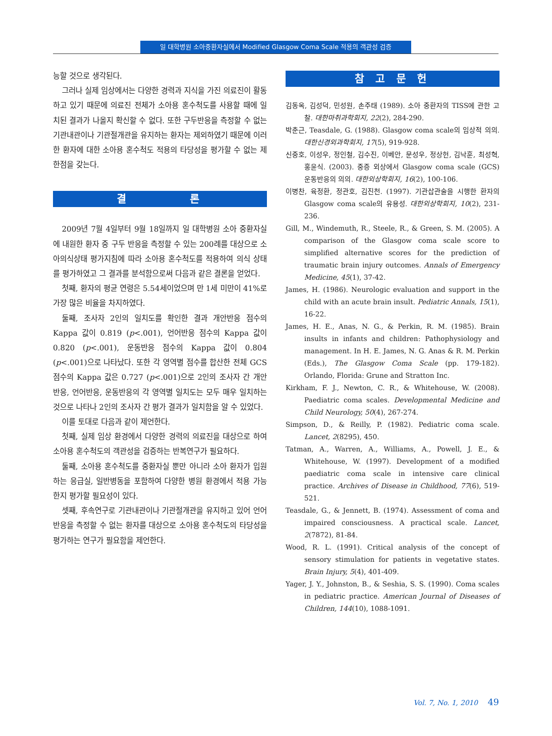일 대학병원 소아중환자실에서 Modified Glasgow Coma Scale 적용의 객관성 검증
능할 것으로 생각된다.
그러나 실제 임상에서는 다양한 경력과 지식을 가진 의료진이 활동하고 있기 때문에 의료진 전체가 소아용 혼수척도를 사용할 때에 일치된 결과가 나올지 확신할 수 없다. 또한 구두반응을 측정할 수 없는 기관내관이나 기관절개관을 유지하는 환자는 제외하였기 때문에 이러한 환자에 대한 소아용 혼수척도 적용의 타당성을 평가할 수 없는 제한점을 갖는다.
결 론
2009년 7월 4일부터 9월 18일까지 일 대학병원 소아 중환자실에 내원한 환자 중 구두 반응을 측정할 수 있는 200례를 대상으로 소아의식상태 평가지침에 따라 소아용 혼수척도를 적용하여 의식 상태를 평가하였고 그 결과를 분석함으로써 다음과 같은 결론을 얻었다.
첫째, 환자의 평균 연령은 5.54세이었으며 만 1세 미만이 41%로 가장 많은 비율을 차지하였다.
둘째, 조사자 2인의 일치도를 확인한 결과 개안반응 점수의 Kappa 값이 0.819 (p<.001), 언어반응 점수의 Kappa 값이 0.820 (p<.001), 운동반응 점수의 Kappa 값이 0.804 (p<.001)으로 나타났다. 또한 각 영역별 점수를 합산한 전체 GCS 점수의 Kappa 값은 0.727 (p<.001)으로 2인의 조사자 간 개안반응, 언어반응, 운동반응의 각 영역별 일치도는 모두 매우 일치하는 것으로 나타나 2인의 조사자 간 평가 결과가 일치함을 알 수 있었다.
이를 토대로 다음과 같이 제언한다.
첫째, 실제 임상 환경에서 다양한 경력의 의료진을 대상으로 하여 소아용 혼수척도의 객관성을 검증하는 반복연구가 필요하다.
둘째, 소아용 혼수척도를 중환자실 뿐만 아니라 소아 환자가 입원하는 응급실, 일반병동을 포함하여 다양한 병원 환경에서 적용 가능한지 평가할 필요성이 있다.
셋째, 후속연구로 기관내관이나 기관절개관을 유지하고 있어 언어반응을 측정할 수 없는 환자를 대상으로 소아용 혼수척도의 타당성을 평가하는 연구가 필요함을 제언한다.
참 고 문 헌
김동옥, 김성덕, 민성원, 손주태 (1989). 소아 중환자의 TISS에 관한 고찰. 대한마취과학회지, 22(2), 284-290.
박춘근, Teasdale, G. (1988). Glasgow coma scale의 임상적 의의. 대한신경외과학회지, 17(5), 919-928.
신중호, 이성우, 정인철, 김수진, 이베안, 문성우, 정상헌, 김낙훈, 최성혁, 홍윤식. (2003). 중증 외상에서 Glasgow coma scale (GCS) 운동반응의 의의. 대한외상학회지, 16(2), 100-106.
이병찬, 육정환, 정관호, 김진천. (1997). 기관삽관술을 시행한 환자의 Glasgow coma scale의 유용성. 대한외상학회지, 10(2), 231-236.
Gill, M., Windemuth, R., Steele, R., & Green, S. M. (2005). A comparison of the Glasgow coma scale score to simplified alternative scores for the prediction of traumatic brain injury outcomes. Annals of Emergency Medicine, 45(1), 37-42.
James, H. (1986). Neurologic evaluation and support in the child with an acute brain insult. Pediatric Annals, 15(1), 16-22.
James, H. E., Anas, N. G., & Perkin, R. M. (1985). Brain insults in infants and children: Pathophysiology and management. In H. E. James, N. G. Anas & R. M. Perkin (Eds.), The Glasgow Coma Scale (pp. 179-182). Orlando, Florida: Grune and Stratton Inc.
Kirkham, F. J., Newton, C. R., & Whitehouse, W. (2008). Paediatric coma scales. Developmental Medicine and Child Neurology, 50(4), 267-274.
Simpson, D., & Reilly, P. (1982). Pediatric coma scale. Lancet, 2(8295), 450.
Tatman, A., Warren, A., Williams, A., Powell, J. E., & Whitehouse, W. (1997). Development of a modified paediatric coma scale in intensive care clinical practice. Archives of Disease in Childhood, 77(6), 519-521.
Teasdale, G., & Jennett, B. (1974). Assessment of coma and impaired consciousness. A practical scale. Lancet, 2(7872), 81-84.
Wood, R. L. (1991). Critical analysis of the concept of sensory stimulation for patients in vegetative states. Brain Injury, 5(4), 401-409.
Yager, J. Y., Johnston, B., & Seshia, S. S. (1990). Coma scales in pediatric practice. American Journal of Diseases of Children, 144(10), 1088-1091.
Vol. 7, No. 1, 2010 49